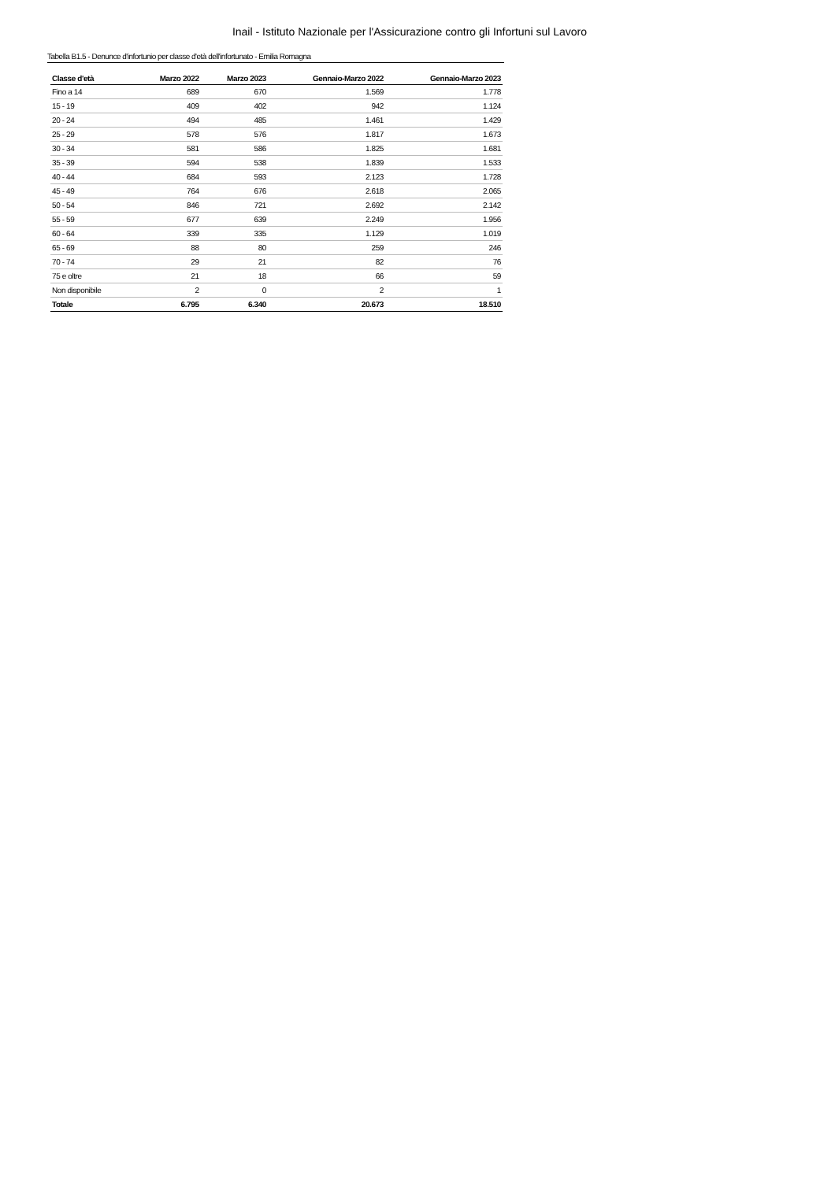Inail - Istituto Nazionale per l'Assicurazione contro gli Infortuni sul Lavoro
Tabella B1.5 - Denunce d'infortunio per classe d'età dell'infortunato - Emilia Romagna
| Classe d'età | Marzo 2022 | Marzo 2023 | Gennaio-Marzo 2022 | Gennaio-Marzo 2023 |
| --- | --- | --- | --- | --- |
| Fino a 14 | 689 | 670 | 1.569 | 1.778 |
| 15 - 19 | 409 | 402 | 942 | 1.124 |
| 20 - 24 | 494 | 485 | 1.461 | 1.429 |
| 25 - 29 | 578 | 576 | 1.817 | 1.673 |
| 30 - 34 | 581 | 586 | 1.825 | 1.681 |
| 35 - 39 | 594 | 538 | 1.839 | 1.533 |
| 40 - 44 | 684 | 593 | 2.123 | 1.728 |
| 45 - 49 | 764 | 676 | 2.618 | 2.065 |
| 50 - 54 | 846 | 721 | 2.692 | 2.142 |
| 55 - 59 | 677 | 639 | 2.249 | 1.956 |
| 60 - 64 | 339 | 335 | 1.129 | 1.019 |
| 65 - 69 | 88 | 80 | 259 | 246 |
| 70 - 74 | 29 | 21 | 82 | 76 |
| 75 e oltre | 21 | 18 | 66 | 59 |
| Non disponibile | 2 | 0 | 2 | 1 |
| Totale | 6.795 | 6.340 | 20.673 | 18.510 |